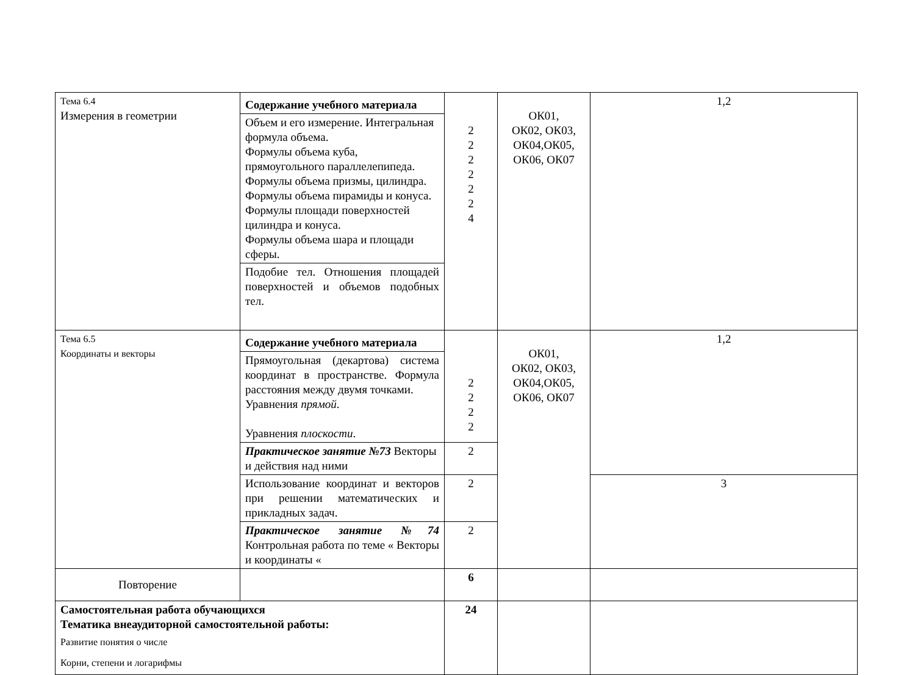| Тема 6.4 Измерения в геометрии | Содержание учебного материала | 2 2 2 2 2 2 4 | ОК01, ОК02, ОК03, ОК04,ОК05, ОК06, ОК07 | 1,2 |
| | Объем и его измерение. Интегральная формула объема. Формулы объема куба, прямоугольного параллелепипеда. Формулы объема призмы, цилиндра. Формулы объема пирамиды и конуса. Формулы площади поверхностей цилиндра и конуса. Формулы объема шара и площади сферы. | | | |
| | Подобие тел. Отношения площадей поверхностей и объемов подобных тел. | | | |
| Тема 6.5 Координаты и векторы | Содержание учебного материала | 2 2 2 2 | ОК01, ОК02, ОК03, ОК04,ОК05, ОК06, ОК07 | 1,2 |
| | Прямоугольная (декартова) система координат в пространстве. Формула расстояния между двумя точками. Уравнения прямой . Уравнения плоскости . | | | |
| | Практическое занятие №73 Векторы и действия над ними | 2 | | |
| | Использование координат и векторов при решении математических и прикладных задач. | 2 | | 3 |
| | Практическое занятие №74 Контрольная работа по теме « Векторы и координаты « | 2 | | |
| Повторение | | 6 | | |
| Самостоятельная работа обучающихся Тематика внеаудиторной самостоятельной работы: Развитие понятия о числе Корни, степени и логарифмы | | 24 | | |